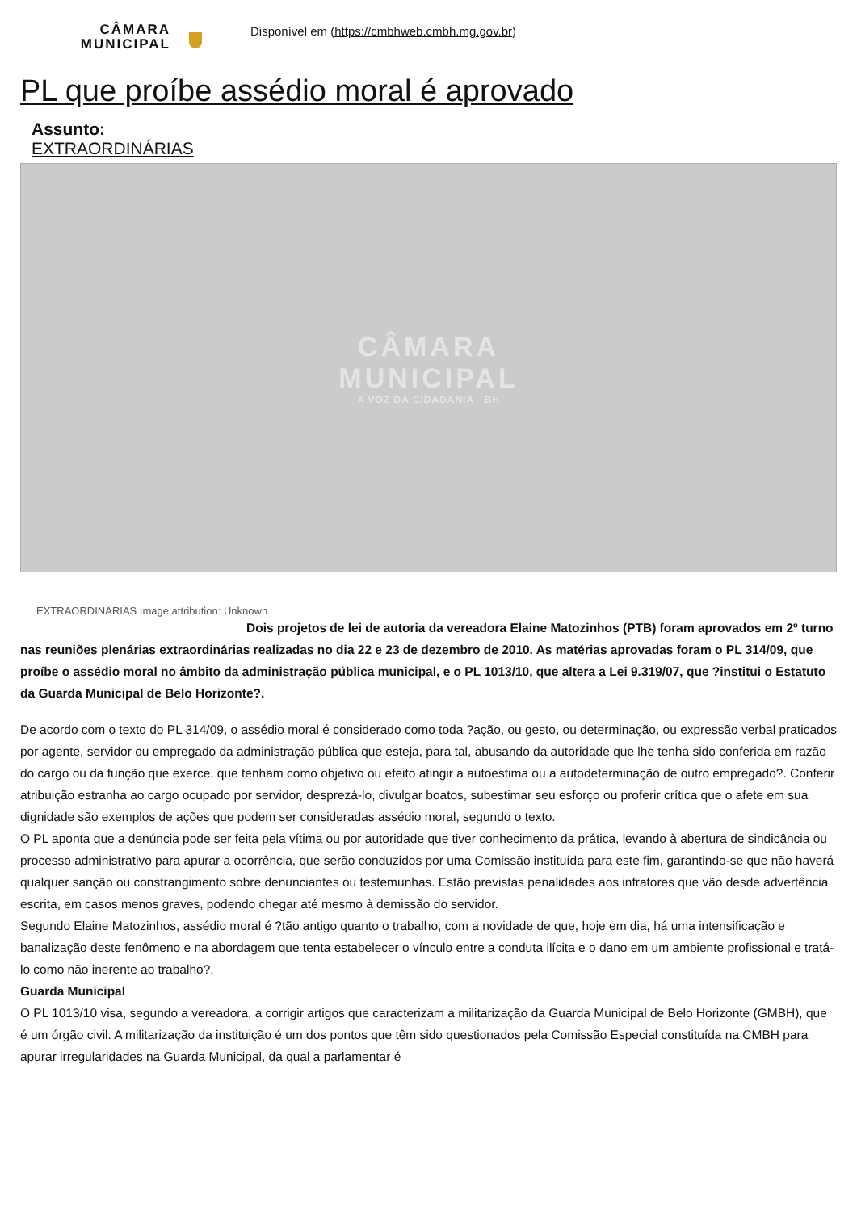CÂMARA MUNICIPAL
Disponível em (https://cmbhweb.cmbh.mg.gov.br)
PL que proíbe assédio moral é aprovado
Assunto:
EXTRAORDINÁRIAS
CÂMARA
MUNICIPAL
A VOZ DA CIDADANIA BH
EXTRAORDINÁRIAS Image attribution: Unknown
Dois projetos de lei de autoria da vereadora Elaine Matozinhos (PTB) foram aprovados em 2º turno nas reuniões plenárias extraordinárias realizadas no dia 22 e 23 de dezembro de 2010. As matérias aprovadas foram o PL 314/09, que proíbe o assédio moral no âmbito da administração pública municipal, e o PL 1013/10, que altera a Lei 9.319/07, que ?institui o Estatuto da Guarda Municipal de Belo Horizonte?.
De acordo com o texto do PL 314/09, o assédio moral é considerado como toda ?ação, ou gesto, ou determinação, ou expressão verbal praticados por agente, servidor ou empregado da administração pública que esteja, para tal, abusando da autoridade que lhe tenha sido conferida em razão do cargo ou da função que exerce, que tenham como objetivo ou efeito atingir a autoestima ou a autodeterminação de outro empregado?. Conferir atribuição estranha ao cargo ocupado por servidor, desprezá-lo, divulgar boatos, subestimar seu esforço ou proferir crítica que o afete em sua dignidade são exemplos de ações que podem ser consideradas assédio moral, segundo o texto.
O PL aponta que a denúncia pode ser feita pela vítima ou por autoridade que tiver conhecimento da prática, levando à abertura de sindicância ou processo administrativo para apurar a ocorrência, que serão conduzidos por uma Comissão instituída para este fim, garantindo-se que não haverá qualquer sanção ou constrangimento sobre denunciantes ou testemunhas. Estão previstas penalidades aos infratores que vão desde advertência escrita, em casos menos graves, podendo chegar até mesmo à demissão do servidor.
Segundo Elaine Matozinhos, assédio moral é ?tão antigo quanto o trabalho, com a novidade de que, hoje em dia, há uma intensificação e banalização deste fenômeno e na abordagem que tenta estabelecer o vínculo entre a conduta ilícita e o dano em um ambiente profissional e tratá-lo como não inerente ao trabalho?.
Guarda Municipal
O PL 1013/10 visa, segundo a vereadora, a corrigir artigos que caracterizam a militarização da Guarda Municipal de Belo Horizonte (GMBH), que é um órgão civil. A militarização da instituição é um dos pontos que têm sido questionados pela Comissão Especial constituída na CMBH para apurar irregularidades na Guarda Municipal, da qual a parlamentar é